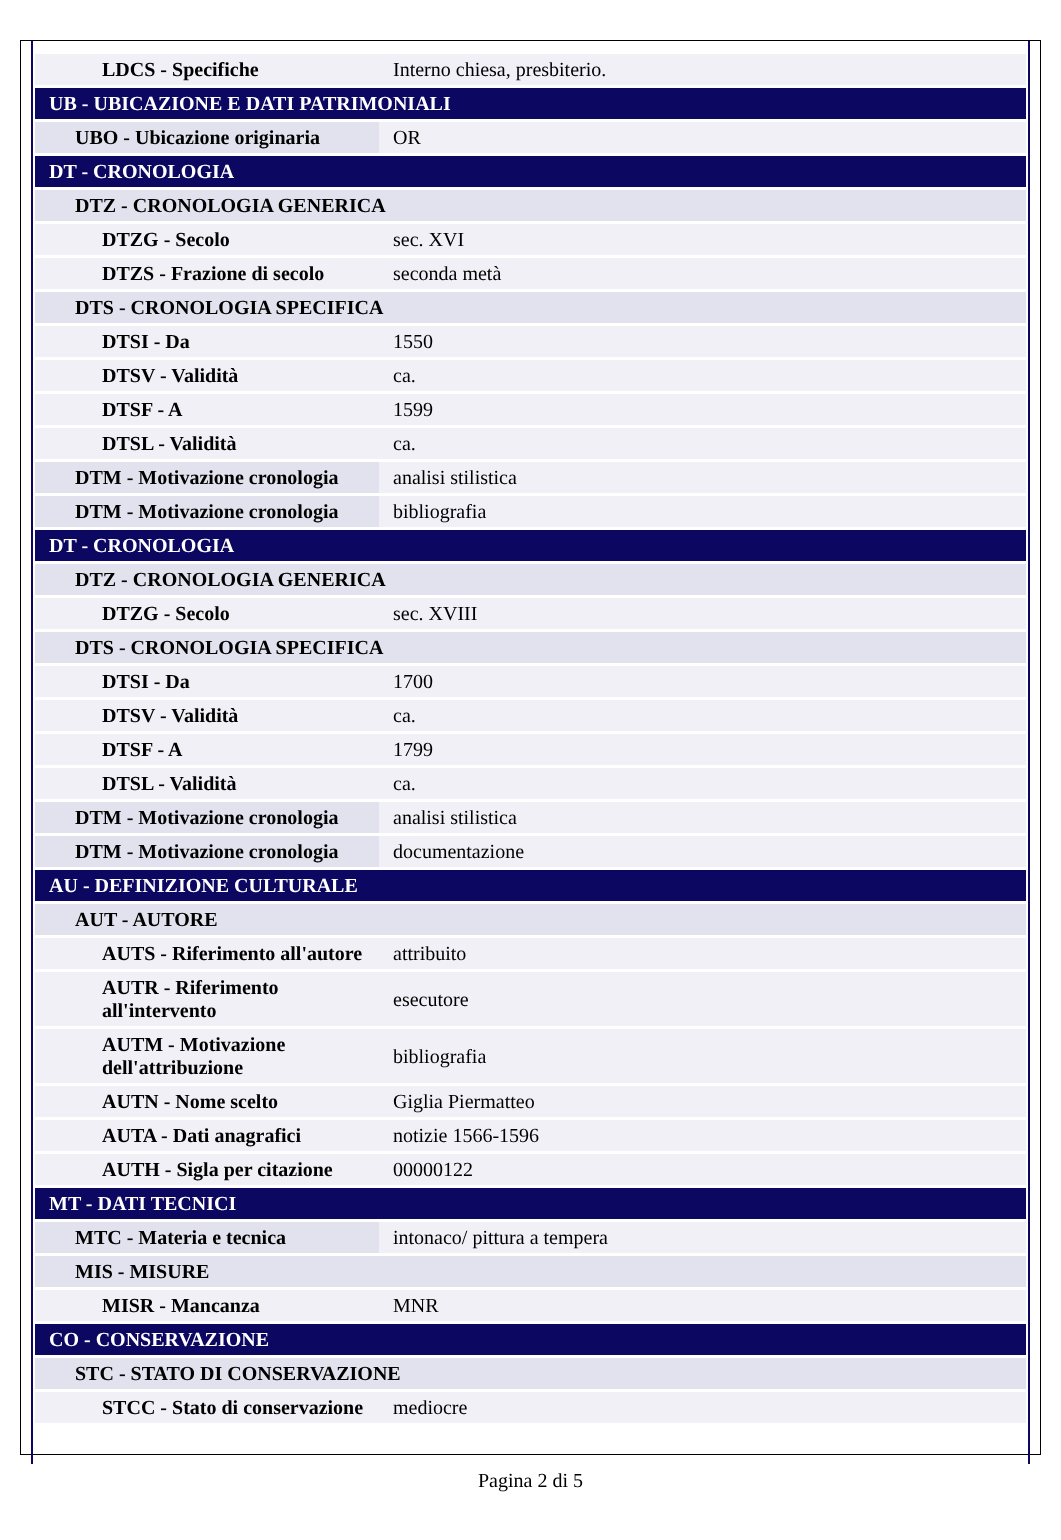| LDCS - Specifiche | Interno chiesa, presbiterio. |
| UB - UBICAZIONE E DATI PATRIMONIALI | |
| UBO - Ubicazione originaria | OR |
| DT - CRONOLOGIA | |
| DTZ - CRONOLOGIA GENERICA | |
| DTZG - Secolo | sec. XVI |
| DTZS - Frazione di secolo | seconda metà |
| DTS - CRONOLOGIA SPECIFICA | |
| DTSI - Da | 1550 |
| DTSV - Validità | ca. |
| DTSF - A | 1599 |
| DTSL - Validità | ca. |
| DTM - Motivazione cronologia | analisi stilistica |
| DTM - Motivazione cronologia | bibliografia |
| DT - CRONOLOGIA | |
| DTZ - CRONOLOGIA GENERICA | |
| DTZG - Secolo | sec. XVIII |
| DTS - CRONOLOGIA SPECIFICA | |
| DTSI - Da | 1700 |
| DTSV - Validità | ca. |
| DTSF - A | 1799 |
| DTSL - Validità | ca. |
| DTM - Motivazione cronologia | analisi stilistica |
| DTM - Motivazione cronologia | documentazione |
| AU - DEFINIZIONE CULTURALE | |
| AUT - AUTORE | |
| AUTS - Riferimento all'autore | attribuito |
| AUTR - Riferimento all'intervento | esecutore |
| AUTM - Motivazione dell'attribuzione | bibliografia |
| AUTN - Nome scelto | Giglia Piermatteo |
| AUTA - Dati anagrafici | notizie 1566-1596 |
| AUTH - Sigla per citazione | 00000122 |
| MT - DATI TECNICI | |
| MTC - Materia e tecnica | intonaco/ pittura a tempera |
| MIS - MISURE | |
| MISR - Mancanza | MNR |
| CO - CONSERVAZIONE | |
| STC - STATO DI CONSERVAZIONE | |
| STCC - Stato di conservazione | mediocre |
Pagina 2 di 5